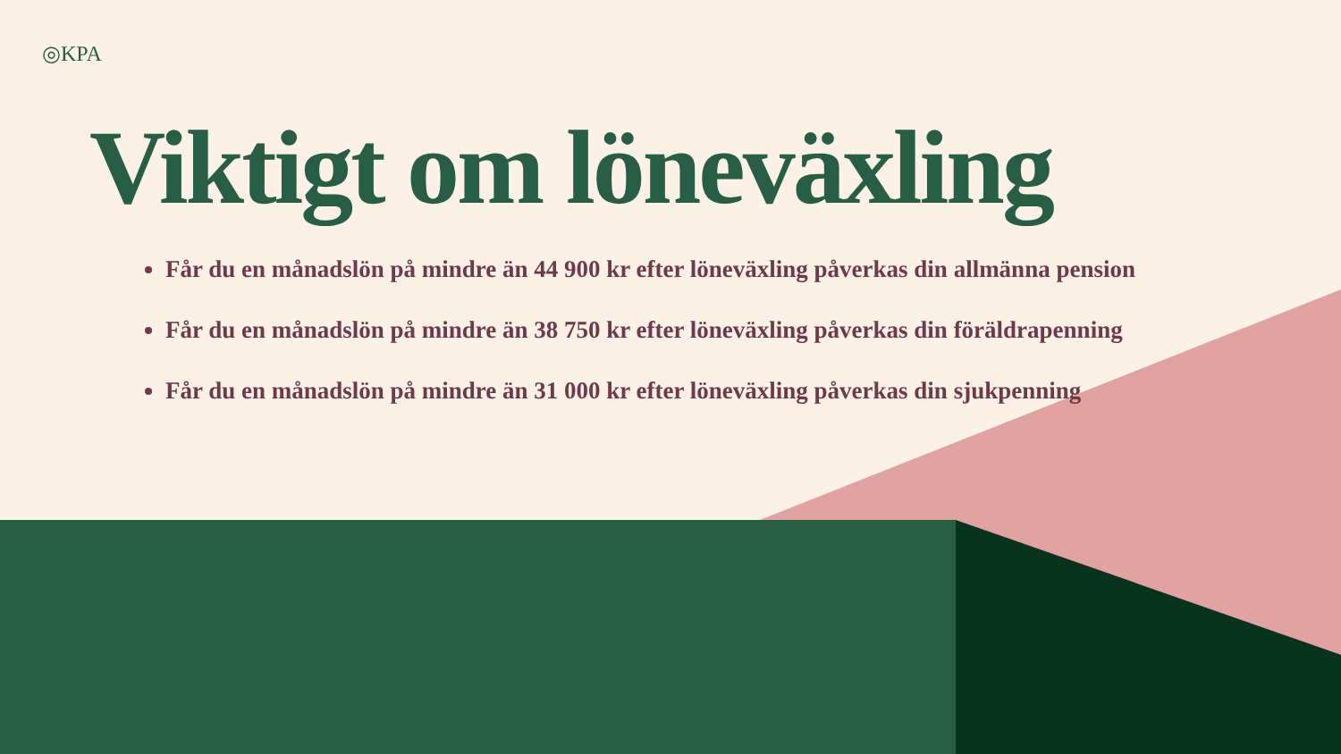◎KPA
Viktigt om löneväxling
Får du en månadslön på mindre än 44 900 kr efter löneväxling påverkas din allmänna pension
Får du en månadslön på mindre än 38 750 kr efter löneväxling påverkas din föräldrapenning
Får du en månadslön på mindre än 31 000 kr efter löneväxling påverkas din sjukpenning